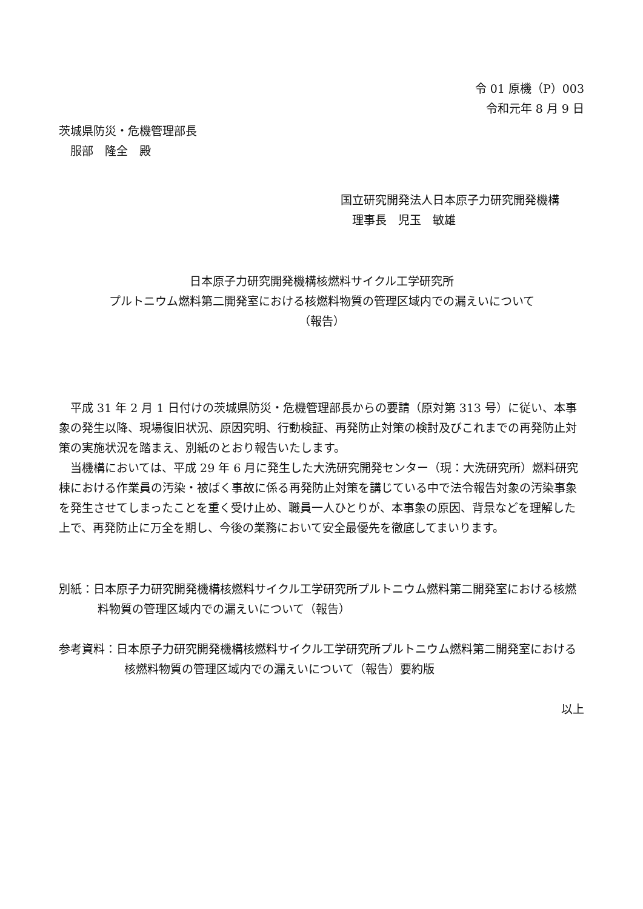令 01 原機（P）003
令和元年 8 月 9 日
茨城県防災・危機管理部長
　服部　隆全　殿
国立研究開発法人日本原子力研究開発機構
　理事長　児玉　敏雄
日本原子力研究開発機構核燃料サイクル工学研究所
プルトニウム燃料第二開発室における核燃料物質の管理区域内での漏えいについて
（報告）
　平成 31 年 2 月 1 日付けの茨城県防災・危機管理部長からの要請（原対第 313 号）に従い、本事象の発生以降、現場復旧状況、原因究明、行動検証、再発防止対策の検討及びこれまでの再発防止対策の実施状況を踏まえ、別紙のとおり報告いたします。
　当機構においては、平成 29 年 6 月に発生した大洗研究開発センター（現：大洗研究所）燃料研究棟における作業員の汚染・被ばく事故に係る再発防止対策を講じている中で法令報告対象の汚染事象を発生させてしまったことを重く受け止め、職員一人ひとりが、本事象の原因、背景などを理解した上で、再発防止に万全を期し、今後の業務において安全最優先を徹底してまいります。
別紙：日本原子力研究開発機構核燃料サイクル工学研究所プルトニウム燃料第二開発室における核燃料物質の管理区域内での漏えいについて（報告）
参考資料：日本原子力研究開発機構核燃料サイクル工学研究所プルトニウム燃料第二開発室における核燃料物質の管理区域内での漏えいについて（報告）要約版
以上